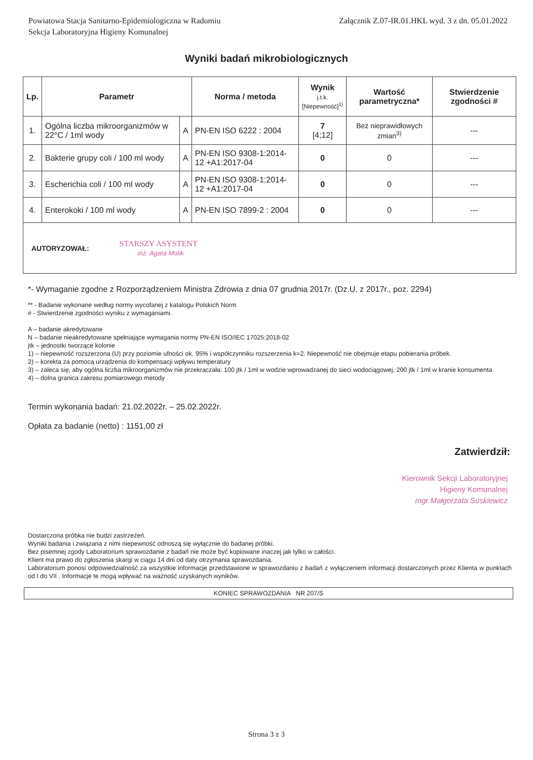Powiatowa Stacja Sanitarno-Epidemiologiczna w Radomiu
Sekcja Laboratoryjna Higieny Komunalnej
Załącznik Z.07-IR.01.HKL wyd. 3 z dn. 05.01.2022
Wyniki badań mikrobiologicznych
| Lp. | Parametr | | Norma / metoda | Wynik j.t.k. [Niepewność]<sup>1)</sup> | Wartość parametryczna* | Stwierdzenie zgodności # |
| --- | --- | --- | --- | --- | --- | --- |
| 1. | Ogólna liczba mikroorganizmów w 22°C / 1ml wody | A | PN-EN ISO 6222 : 2004 | 7 [4;12] | Bez nieprawidłowych zmian<sup>3)</sup> | --- |
| 2. | Bakterie grupy coli / 100 ml wody | A | PN-EN ISO 9308-1:2014-12 +A1:2017-04 | 0 | 0 | --- |
| 3. | Escherichia coli / 100 ml wody | A | PN-EN ISO 9308-1:2014-12 +A1:2017-04 | 0 | 0 | --- |
| 4. | Enterokoki / 100 ml wody | A | PN-EN ISO 7899-2 : 2004 | 0 | 0 | --- |
| AUTORYZOWAŁ: STARSZY ASYSTENT inż. Agata Molik | | | | | | |
*- Wymaganie zgodne z Rozporządzeniem Ministra Zdrowia z dnia 07 grudnia 2017r. (Dz.U. z 2017r., poz. 2294)
** - Badanie wykonane według normy wycofanej z katalogu Polskich Norm
# - Stwierdzenie zgodności wyniku z wymaganiami.
A – badanie akredytowane
N – badanie nieakredytowane spełniające wymagania normy PN-EN ISO/IEC 17025:2018-02
jtk – jednostki tworzące kolonie
1) – niepewność rozszerzona (U) przy poziomie ufności ok. 95% i współczynniku rozszerzenia k=2. Niepewność nie obejmuje etapu pobierania próbek.
2) – korekta za pomocą urządzenia do kompensacji wpływu temperatury
3) – zaleca się, aby ogólna liczba mikroorganizmów nie przekraczała: 100 jtk / 1ml w wodzie wprowadzanej do sieci wodociągowej, 200 jtk / 1ml w kranie konsumenta
4) – dolna granica zakresu pomiarowego metody
Termin wykonania badań: 21.02.2022r. – 25.02.2022r.
Opłata za badanie (netto) : 1151,00 zł
Zatwierdził:
Kierownik Sekcji Laboratoryjnej
Higieny Komunalnej
mgr Małgorzata Suskiewicz
Dostarczona próbka nie budzi zastrzeżeń.
Wyniki badania i związana z nimi niepewność odnoszą się wyłącznie do badanej próbki.
Bez pisemnej zgody Laboratorium sprawozdanie z badań nie może być kopiowane inaczej jak tylko w całości.
Klient ma prawo do zgłoszenia skargi w ciągu 14 dni od daty otrzymania sprawozdania.
Laboratorium ponosi odpowiedzialność za wszystkie informacje przedstawione w sprawozdaniu z badań z wyłączeniem informacji dostarczonych przez Klienta w punktach od I do VII . Informacje te mogą wpływać na ważność uzyskanych wyników.
KONIEC SPRAWOZDANIA NR 207/S
Strona 3 z 3